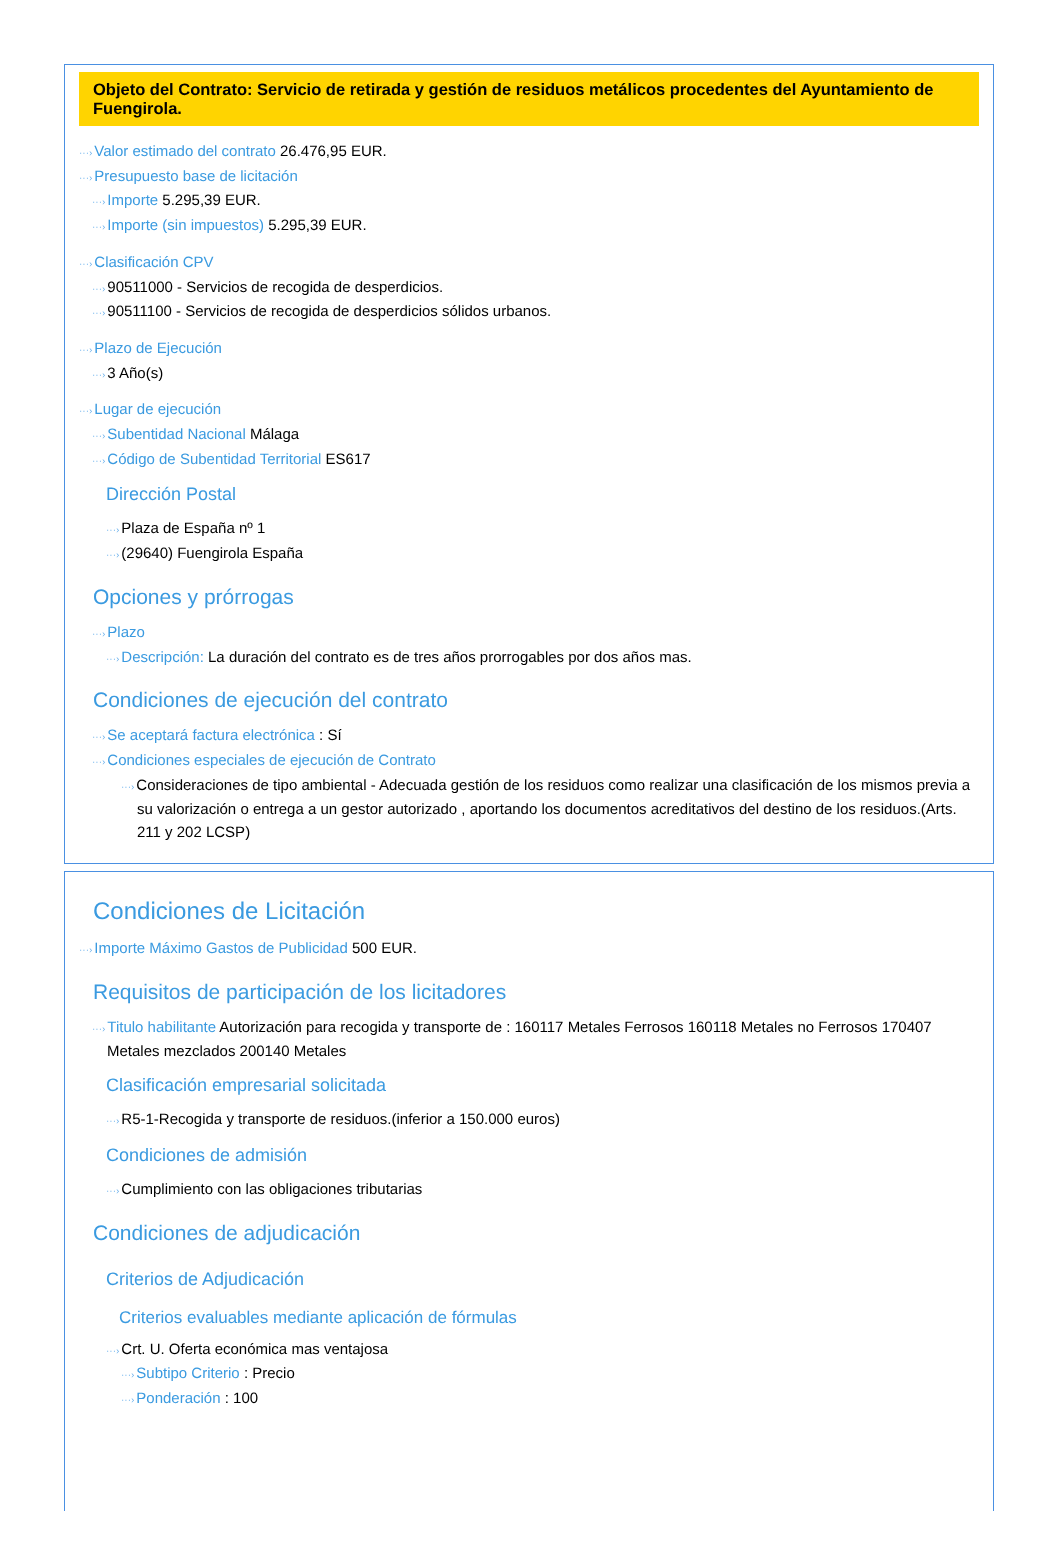Objeto del Contrato: Servicio de retirada y gestión de residuos metálicos procedentes del Ayuntamiento de Fuengirola.
···›Valor estimado del contrato 26.476,95 EUR.
···›Presupuesto base de licitación
···›Importe 5.295,39 EUR.
···›Importe (sin impuestos) 5.295,39 EUR.
···›Clasificación CPV
···›90511000 - Servicios de recogida de desperdicios.
···›90511100 - Servicios de recogida de desperdicios sólidos urbanos.
···›Plazo de Ejecución
···›3 Año(s)
···›Lugar de ejecución
···›Subentidad Nacional Málaga
···›Código de Subentidad Territorial ES617
Dirección Postal
···›Plaza de España nº 1
···›(29640) Fuengirola España
Opciones y prórrogas
···›Plazo
···›Descripción: La duración del contrato es de tres años prorrogables por dos años mas.
Condiciones de ejecución del contrato
···›Se aceptará factura electrónica : Sí
···›Condiciones especiales de ejecución de Contrato
···›Consideraciones de tipo ambiental - Adecuada gestión de los residuos como realizar una clasificación de los mismos previa a su valorización o entrega a un gestor autorizado , aportando los documentos acreditativos del destino de los residuos.(Arts. 211 y 202 LCSP)
Condiciones de Licitación
···›Importe Máximo Gastos de Publicidad 500 EUR.
Requisitos de participación de los licitadores
···›Titulo habilitante Autorización para recogida y transporte de : 160117 Metales Ferrosos 160118 Metales no Ferrosos 170407 Metales mezclados 200140 Metales
Clasificación empresarial solicitada
···›R5-1-Recogida y transporte de residuos.(inferior a 150.000 euros)
Condiciones de admisión
···›Cumplimiento con las obligaciones tributarias
Condiciones de adjudicación
Criterios de Adjudicación
Criterios evaluables mediante aplicación de fórmulas
···›Crt. U. Oferta económica mas ventajosa
···›Subtipo Criterio : Precio
···›Ponderación : 100